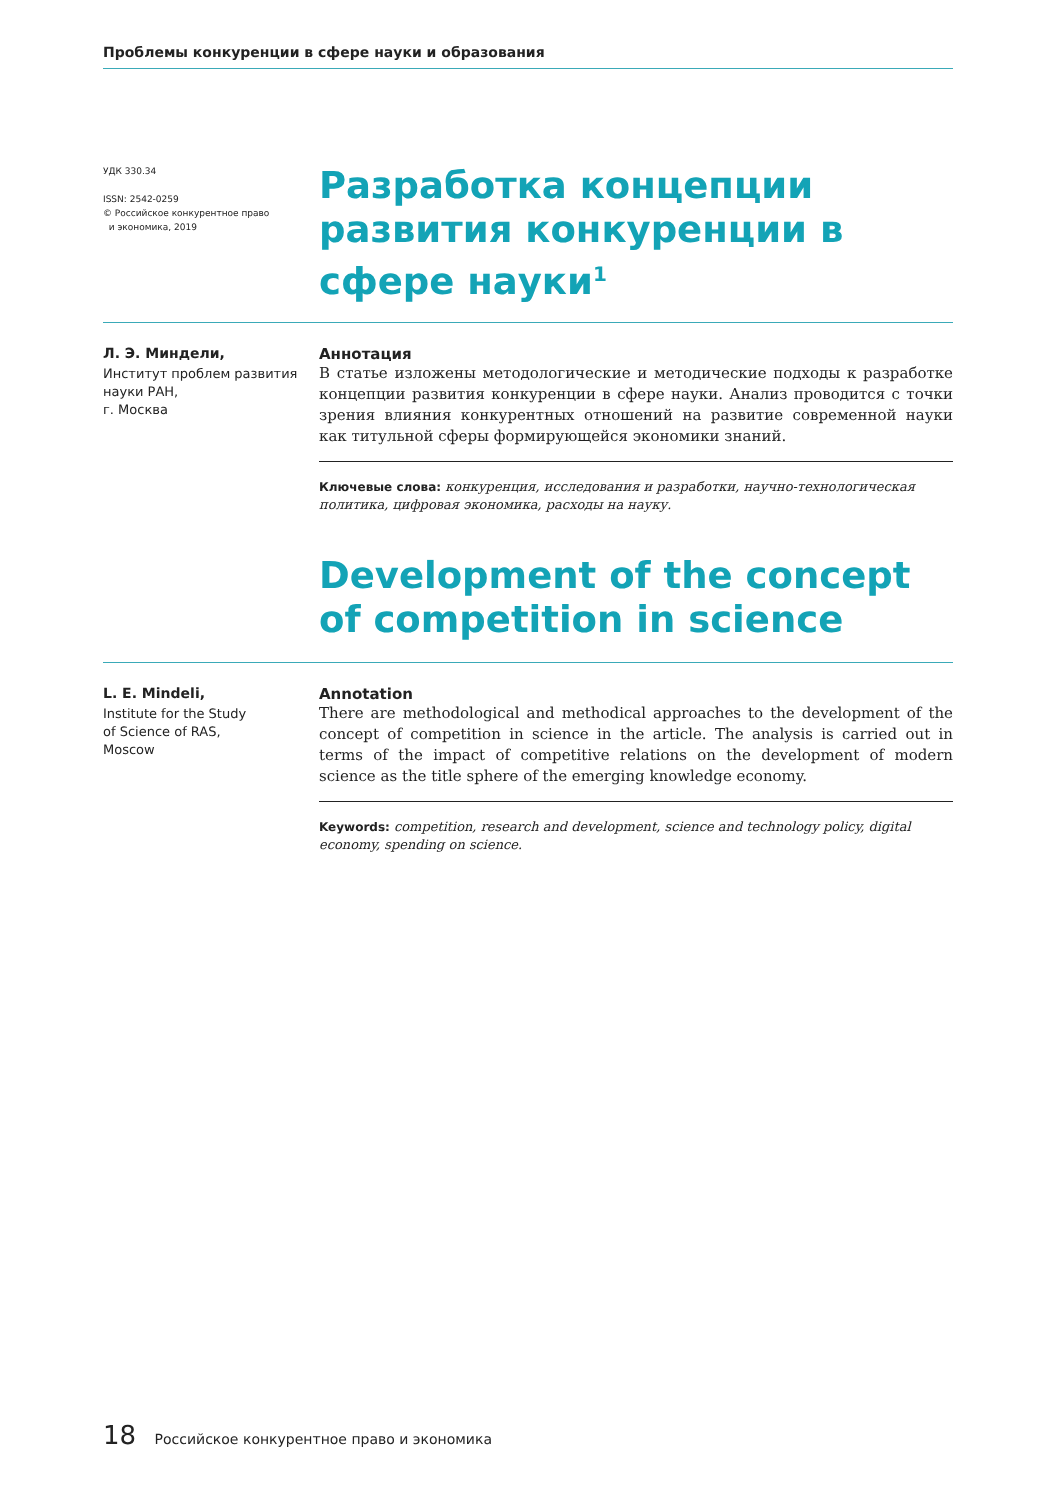Проблемы конкуренции в сфере науки и образования
УДК 330.34
ISSN: 2542-0259
© Российское конкурентное право
и экономика, 2019
Разработка концепции развития конкуренции в сфере науки<sup>1</sup>
Л. Э. Миндели,
Институт проблем развития науки РАН,
г. Москва
Аннотация
В статье изложены методологические и методические подходы к разработке концепции развития конкуренции в сфере науки. Анализ проводится с точки зрения влияния конкурентных отношений на развитие современной науки как титульной сферы формирующейся экономики знаний.
Ключевые слова: конкуренция, исследования и разработки, научно-технологическая политика, цифровая экономика, расходы на науку.
Development of the concept
of competition in science
L. E. Mindeli,
Institute for the Study
of Science of RAS,
Moscow
Annotation
There are methodological and methodical approaches to the development of the concept of competition in science in the article. The analysis is carried out in terms of the impact of competitive relations on the development of modern science as the title sphere of the emerging knowledge economy.
Keywords: competition, research and development, science and technology policy, digital economy, spending on science.
18 Российское конкурентное право и экономика